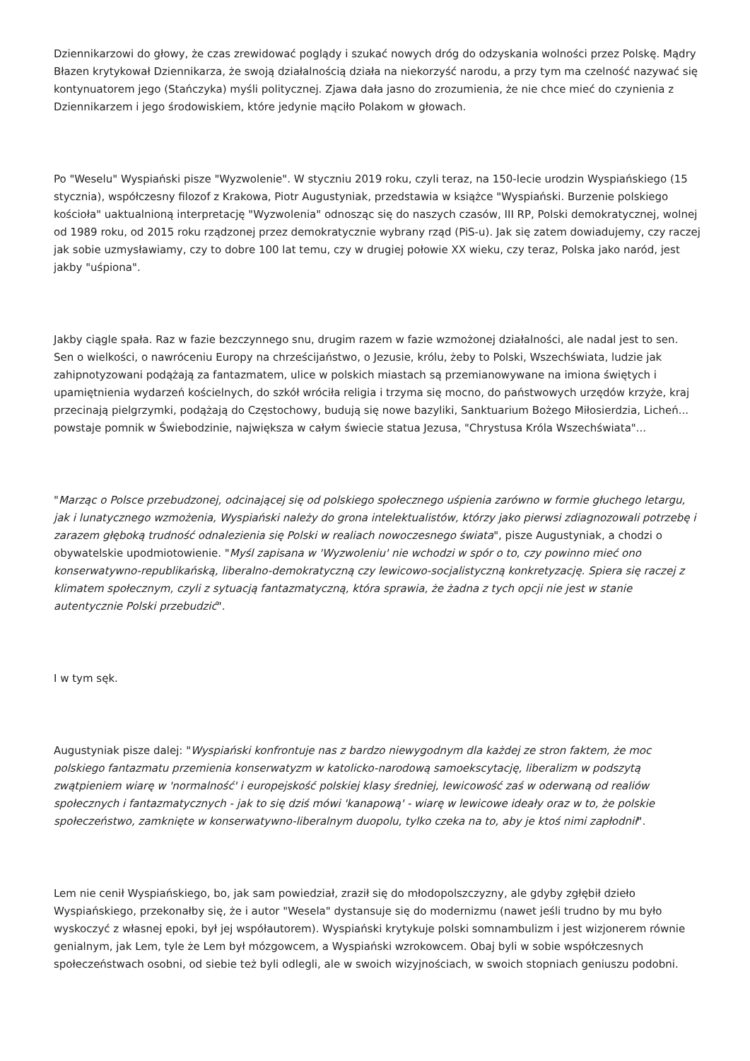Dziennikarzowi do głowy, że czas zrewidować poglądy i szukać nowych dróg do odzyskania wolności przez Polskę. Mądry Błazen krytykował Dziennikarza, że swoją działalnością działa na niekorzyść narodu, a przy tym ma czelność nazywać się kontynuatorem jego (Stańczyka) myśli politycznej. Zjawa dała jasno do zrozumienia, że nie chce mieć do czynienia z Dziennikarzem i jego środowiskiem, które jedynie mąciło Polakom w głowach.
Po "Weselu" Wyspiański pisze "Wyzwolenie". W styczniu 2019 roku, czyli teraz, na 150-lecie urodzin Wyspiańskiego (15 stycznia), współczesny filozof z Krakowa, Piotr Augustyniak, przedstawia w książce "Wyspiański. Burzenie polskiego kościoła" uaktualnioną interpretację "Wyzwolenia" odnosząc się do naszych czasów, III RP, Polski demokratycznej, wolnej od 1989 roku, od 2015 roku rządzonej przez demokratycznie wybrany rząd (PiS-u). Jak się zatem dowiadujemy, czy raczej jak sobie uzmysławiamy, czy to dobre 100 lat temu, czy w drugiej połowie XX wieku, czy teraz, Polska jako naród, jest jakby "uśpiona".
Jakby ciągle spała. Raz w fazie bezczynnego snu, drugim razem w fazie wzmożonej działalności, ale nadal jest to sen. Sen o wielkości, o nawróceniu Europy na chrześcijaństwo, o Jezusie, królu, żeby to Polski, Wszechświata, ludzie jak zahipnotyzowani podążają za fantazmatem, ulice w polskich miastach są przemianowywane na imiona świętych i upamiętnienia wydarzeń kościelnych, do szkół wróciła religia i trzyma się mocno, do państwowych urzędów krzyże, kraj przecinają pielgrzymki, podążają do Częstochowy, budują się nowe bazyliki, Sanktuarium Bożego Miłosierdzia, Licheń... powstaje pomnik w Świebodzinie, największa w całym świecie statua Jezusa, "Chrystusa Króla Wszechświata"...
"Marząc o Polsce przebudzonej, odcinającej się od polskiego społecznego uśpienia zarówno w formie głuchego letargu, jak i lunatycznego wzmożenia, Wyspiański należy do grona intelektualistów, którzy jako pierwsi zdiagnozowali potrzebę i zarazem głęboką trudność odnalezienia się Polski w realiach nowoczesnego świata", pisze Augustyniak, a chodzi o obywatelskie upodmiotowienie. "Myśl zapisana w 'Wyzwoleniu' nie wchodzi w spór o to, czy powinno mieć ono konserwatywno-republikańską, liberalno-demokratyczną czy lewicowo-socjalistyczną konkretyzację. Spiera się raczej z klimatem społecznym, czyli z sytuacją fantazmatyczną, która sprawia, że żadna z tych opcji nie jest w stanie autentycznie Polski przebudzić".
I w tym sęk.
Augustyniak pisze dalej: "Wyspiański konfrontuje nas z bardzo niewygodnym dla każdej ze stron faktem, że moc polskiego fantazmatu przemienia konserwatyzm w katolicko-narodową samoekscytację, liberalizm w podszytą zwątpieniem wiarę w 'normalność' i europejskość polskiej klasy średniej, lewicowość zaś w oderwaną od realiów społecznych i fantazmatycznych - jak to się dziś mówi 'kanapową' - wiarę w lewicowe ideały oraz w to, że polskie społeczeństwo, zamknięte w konserwatywno-liberalnym duopolu, tylko czeka na to, aby je ktoś nimi zapłodnił".
Lem nie cenił Wyspiańskiego, bo, jak sam powiedział, zraził się do młodopolszczyzny, ale gdyby zgłębił dzieło Wyspiańskiego, przekonałby się, że i autor "Wesela" dystansuje się do modernizmu (nawet jeśli trudno by mu było wyskoczyć z własnej epoki, był jej współautorem). Wyspiański krytykuje polski somnambulizm i jest wizjonerem równie genialnym, jak Lem, tyle że Lem był mózgowcem, a Wyspiański wzrokowcem. Obaj byli w sobie współczesnych społeczeństwach osobni, od siebie też byli odlegli, ale w swoich wizyjnościach, w swoich stopniach geniuszu podobni.